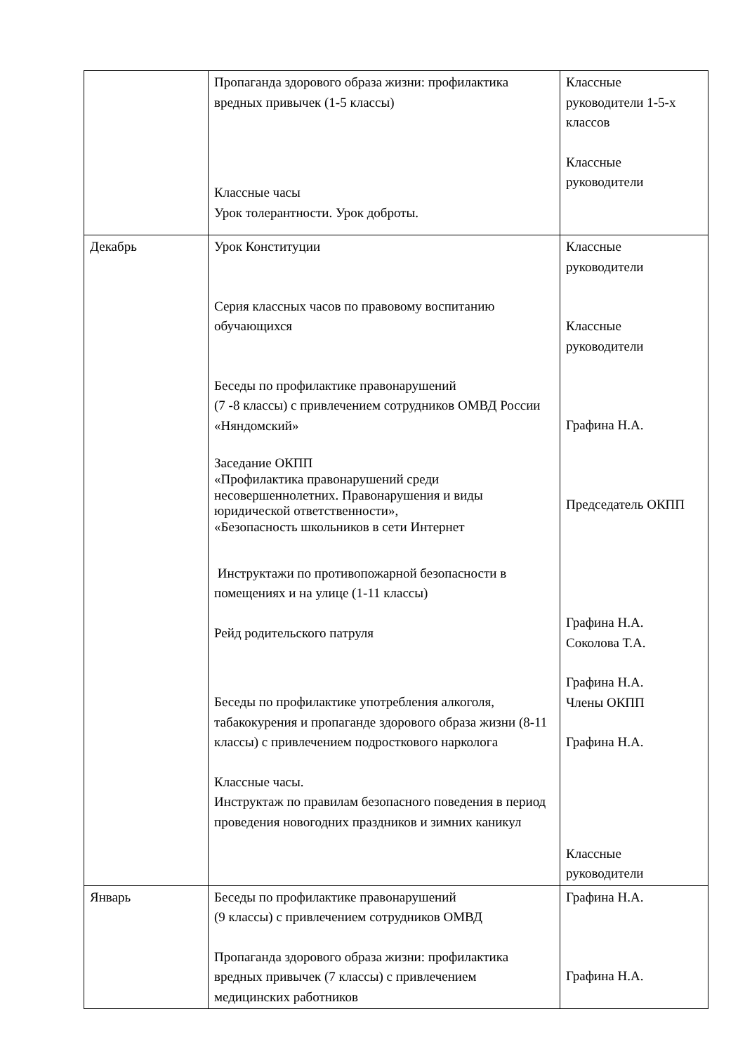| | Пропаганда здорового образа жизни: профилактика вредных привычек (1-5 классы) Классные часы Урок толерантности. Урок доброты. | Классные руководители 1-5-х классов Классные руководители |
| Декабрь | Урок Конституции Серия классных часов по правовому воспитанию обучающихся Беседы по профилактике правонарушений (7 -8 классы) с привлечением сотрудников ОМВД России «Няндомский» Заседание ОКПП «Профилактика правонарушений среди несовершеннолетних. Правонарушения и виды юридической ответственности», «Безопасность школьников в сети Интернет Инструктажи по противопожарной безопасности в помещениях и на улице (1-11 классы) Рейд родительского патруля Беседы по профилактике употребления алкоголя, табакокурения и пропаганде здорового образа жизни (8-11 классы) с привлечением подросткового нарколога Классные часы. Инструктаж по правилам безопасного поведения в период проведения новогодних праздников и зимних каникул | Классные руководители Классные руководители Графина Н.А. Председатель ОКПП Графина Н.А. Соколова Т.А. Графина Н.А. Члены ОКПП Графина Н.А. Классные руководители |
| Январь | Беседы по профилактике правонарушений (9 классы) с привлечением сотрудников ОМВД Пропаганда здорового образа жизни: профилактика вредных привычек (7 классы) с привлечением медицинских работников | Графина Н.А. Графина Н.А. |